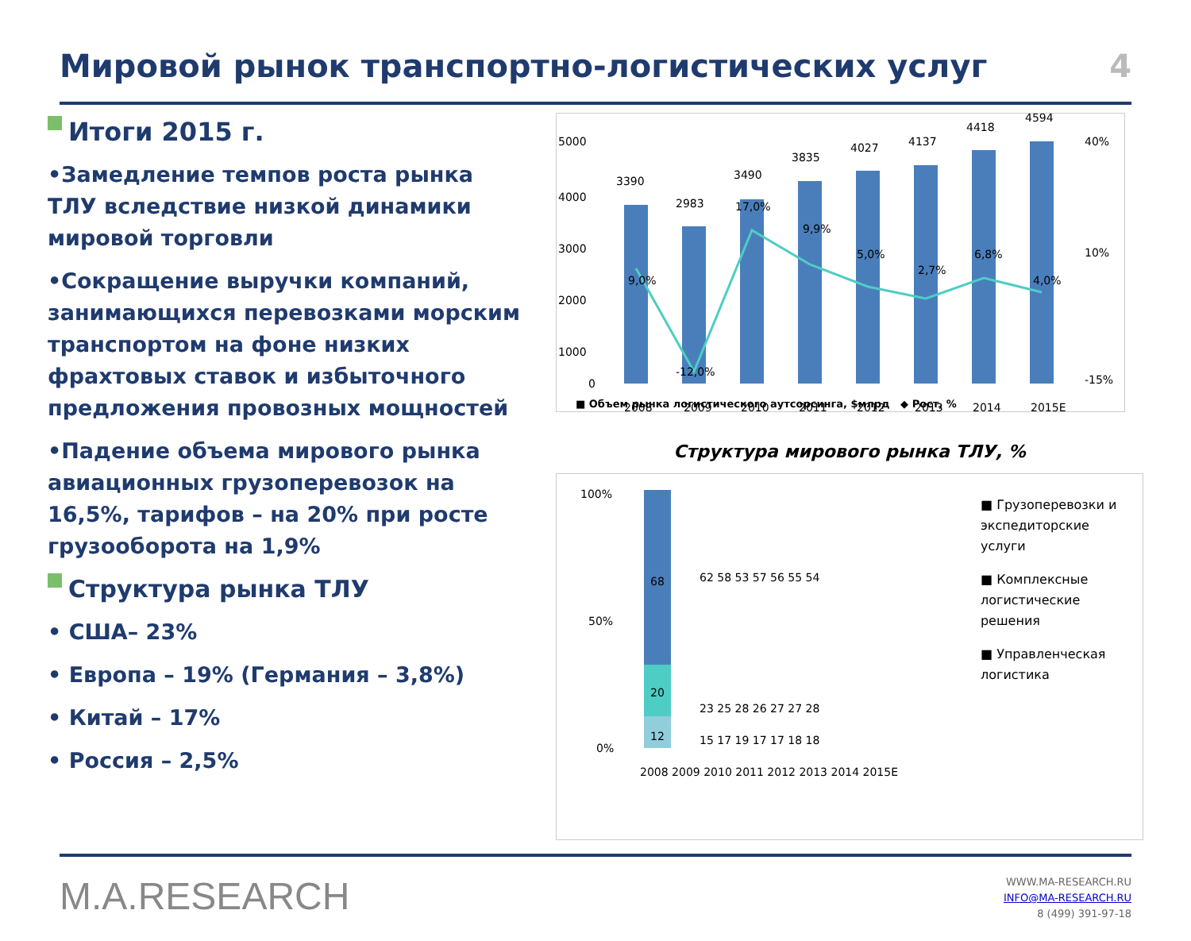Мировой рынок транспортно-логистических услуг
4
Итоги 2015 г.
•Замедление темпов роста рынка ТЛУ вследствие низкой динамики мировой торговли
•Сокращение выручки компаний, занимающихся перевозками морским транспортом на фоне низких фрахтовых ставок и избыточного предложения провозных мощностей
•Падение объема мирового рынка авиационных грузоперевозок на 16,5%, тарифов – на 20% при росте грузооборота на 1,9%
Структура рынка ТЛУ
• США– 23%
• Европа – 19% (Германия – 3,8%)
• Китай – 17%
• Россия – 2,5%
3390
2983
3490
3835
4027
4137
4418
4594
9,0%
-12,0%
17,0%
9,9%
5,0%
2,7%
6,8%
4,0%
5000
4000
3000
2000
1000
0
40%
10%
-15%
2008
2009
2010
2011
2012
2013
2014
2015E
■ Объем рынка логистического аутсорсинга, $млрд ◆ Рост, %
Структура мирового рынка ТЛУ, %
68
20
12
100%
50%
0%
2008 2009 2010 2011 2012 2013 2014 2015E
62 58 53 57 56 55 54
23 25 28 26 27 27 28
15 17 19 17 17 18 18
■ Грузоперевозки и экспедиторские услуги
■ Комплексные логистические решения
■ Управленческая логистика
M.A.RESEARCH
WWW.MA-RESEARCH.RU
INFO@MA-RESEARCH.RU
8 (499) 391-97-18